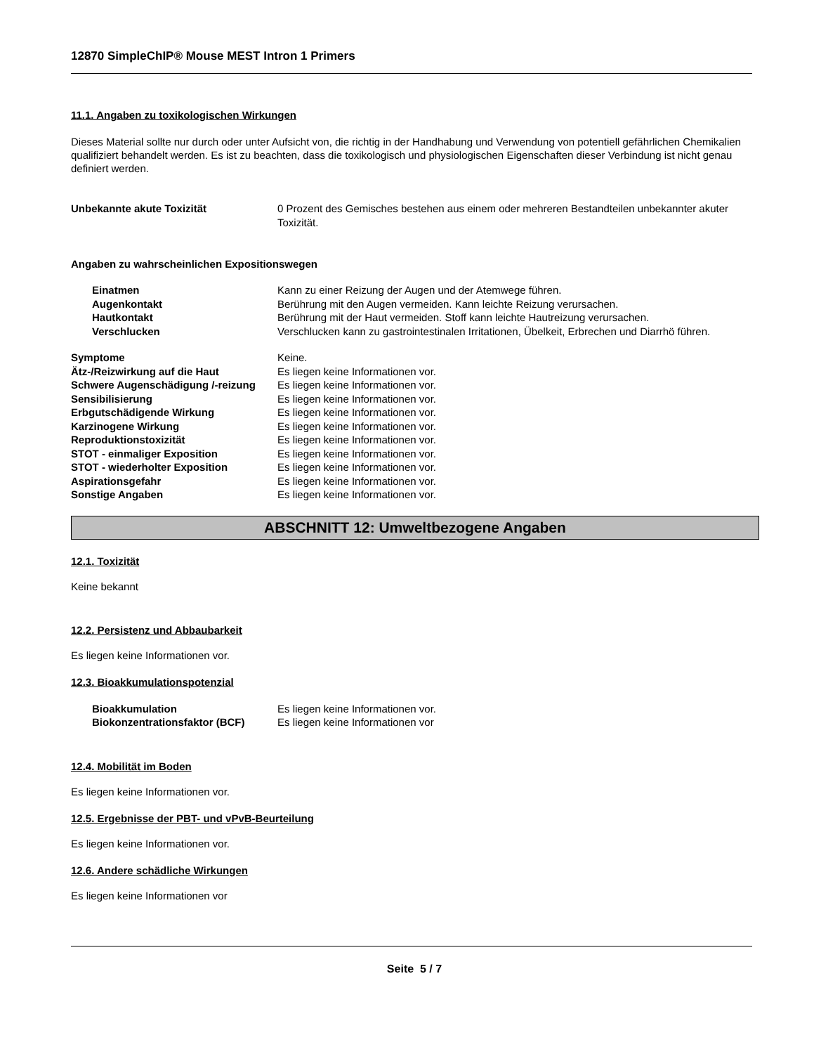12870 SimpleChIP® Mouse MEST Intron 1 Primers
11.1. Angaben zu toxikologischen Wirkungen
Dieses Material sollte nur durch oder unter Aufsicht von, die richtig in der Handhabung und Verwendung von potentiell gefährlichen Chemikalien qualifiziert behandelt werden. Es ist zu beachten, dass die toxikologisch und physiologischen Eigenschaften dieser Verbindung ist nicht genau definiert werden.
Unbekannte akute Toxizität 0 Prozent des Gemisches bestehen aus einem oder mehreren Bestandteilen unbekannter akuter Toxizität.
Angaben zu wahrscheinlichen Expositionswegen
Einatmen Kann zu einer Reizung der Augen und der Atemwege führen.
Augenkontakt Berührung mit den Augen vermeiden. Kann leichte Reizung verursachen.
Hautkontakt Berührung mit der Haut vermeiden. Stoff kann leichte Hautreizung verursachen.
Verschlucken Verschlucken kann zu gastrointestinalen Irritationen, Übelkeit, Erbrechen und Diarrhö führen.
Symptome Keine.
Ätz-/Reizwirkung auf die Haut Es liegen keine Informationen vor.
Schwere Augenschädigung /-reizung
Es liegen keine Informationen vor.
Sensibilisierung Es liegen keine Informationen vor.
Erbgutschädigende Wirkung Es liegen keine Informationen vor.
Karzinogene Wirkung Es liegen keine Informationen vor.
Reproduktionstoxizität Es liegen keine Informationen vor.
STOT - einmaliger Exposition Es liegen keine Informationen vor.
STOT - wiederholter Exposition Es liegen keine Informationen vor.
Aspirationsgefahr Es liegen keine Informationen vor.
Sonstige Angaben Es liegen keine Informationen vor.
ABSCHNITT 12: Umweltbezogene Angaben
12.1. Toxizität
Keine bekannt
12.2. Persistenz und Abbaubarkeit
Es liegen keine Informationen vor.
12.3. Bioakkumulationspotenzial
Bioakkumulation Es liegen keine Informationen vor.
Biokonzentrationsfaktor (BCF) Es liegen keine Informationen vor
12.4. Mobilität im Boden
Es liegen keine Informationen vor.
12.5. Ergebnisse der PBT- und vPvB-Beurteilung
Es liegen keine Informationen vor.
12.6. Andere schädliche Wirkungen
Es liegen keine Informationen vor
Seite 5 / 7